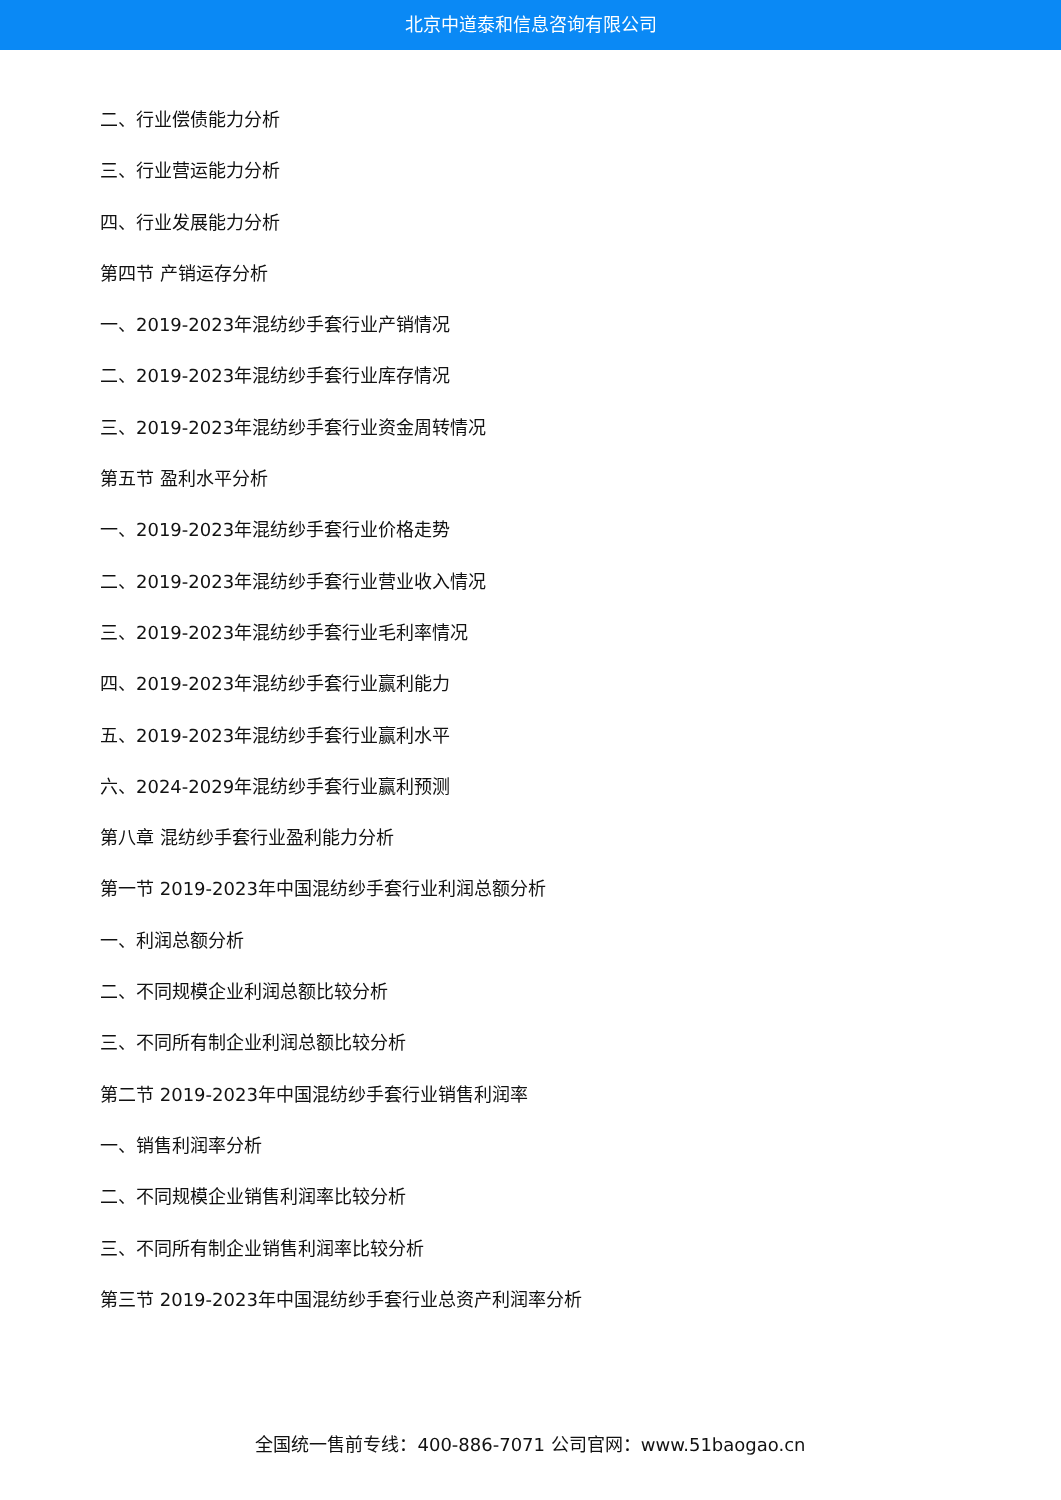北京中道泰和信息咨询有限公司
二、行业偿债能力分析
三、行业营运能力分析
四、行业发展能力分析
第四节 产销运存分析
一、2019-2023年混纺纱手套行业产销情况
二、2019-2023年混纺纱手套行业库存情况
三、2019-2023年混纺纱手套行业资金周转情况
第五节 盈利水平分析
一、2019-2023年混纺纱手套行业价格走势
二、2019-2023年混纺纱手套行业营业收入情况
三、2019-2023年混纺纱手套行业毛利率情况
四、2019-2023年混纺纱手套行业赢利能力
五、2019-2023年混纺纱手套行业赢利水平
六、2024-2029年混纺纱手套行业赢利预测
第八章 混纺纱手套行业盈利能力分析
第一节 2019-2023年中国混纺纱手套行业利润总额分析
一、利润总额分析
二、不同规模企业利润总额比较分析
三、不同所有制企业利润总额比较分析
第二节 2019-2023年中国混纺纱手套行业销售利润率
一、销售利润率分析
二、不同规模企业销售利润率比较分析
三、不同所有制企业销售利润率比较分析
第三节 2019-2023年中国混纺纱手套行业总资产利润率分析
全国统一售前专线：400-886-7071 公司官网：www.51baogao.cn